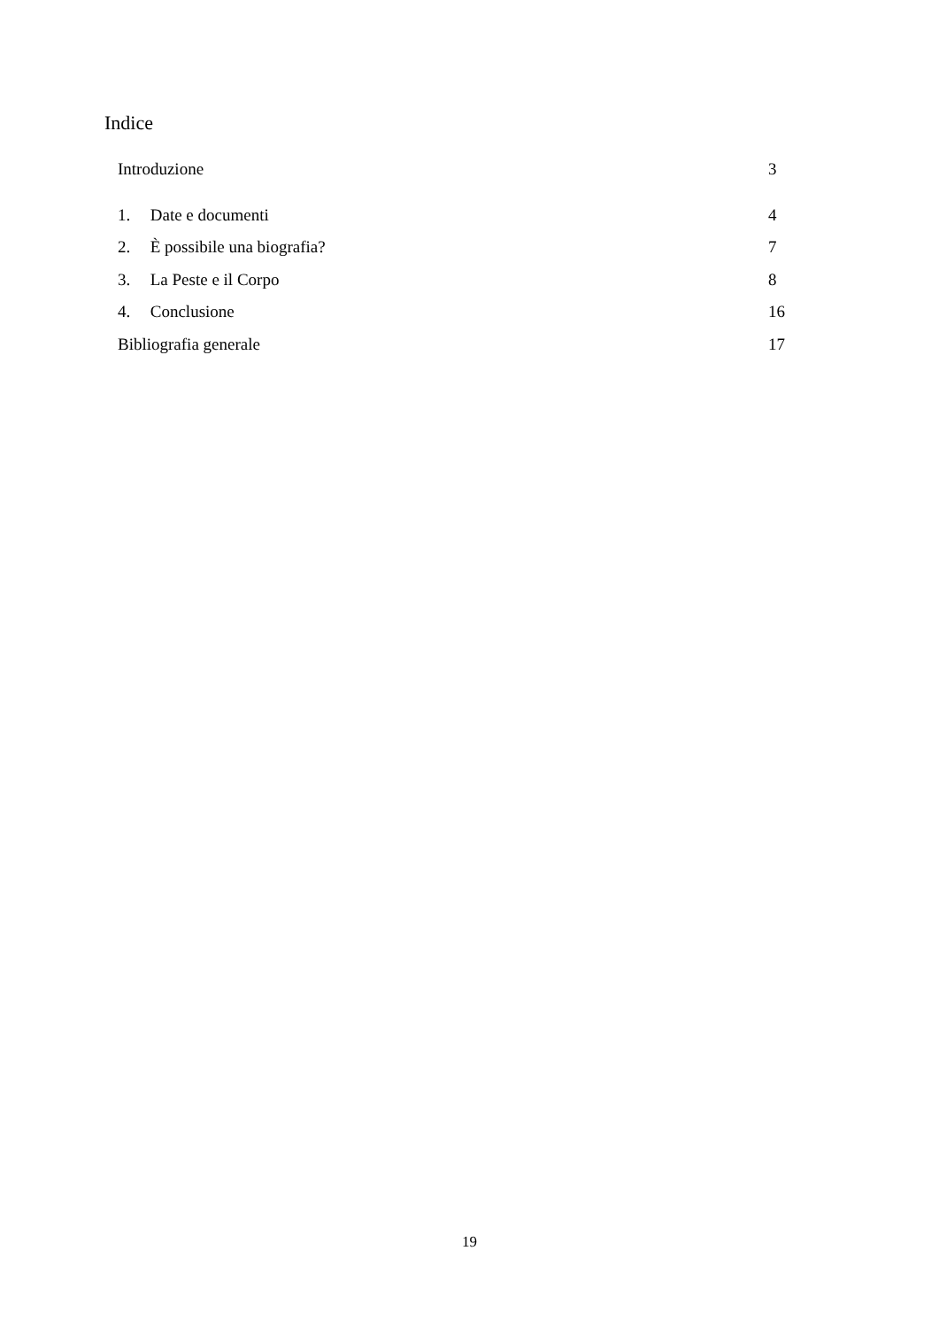Indice
Introduzione 3
1. Date e documenti 4
2. È possibile una biografia? 7
3. La Peste e il Corpo 8
4. Conclusione 16
Bibliografia generale 17
19